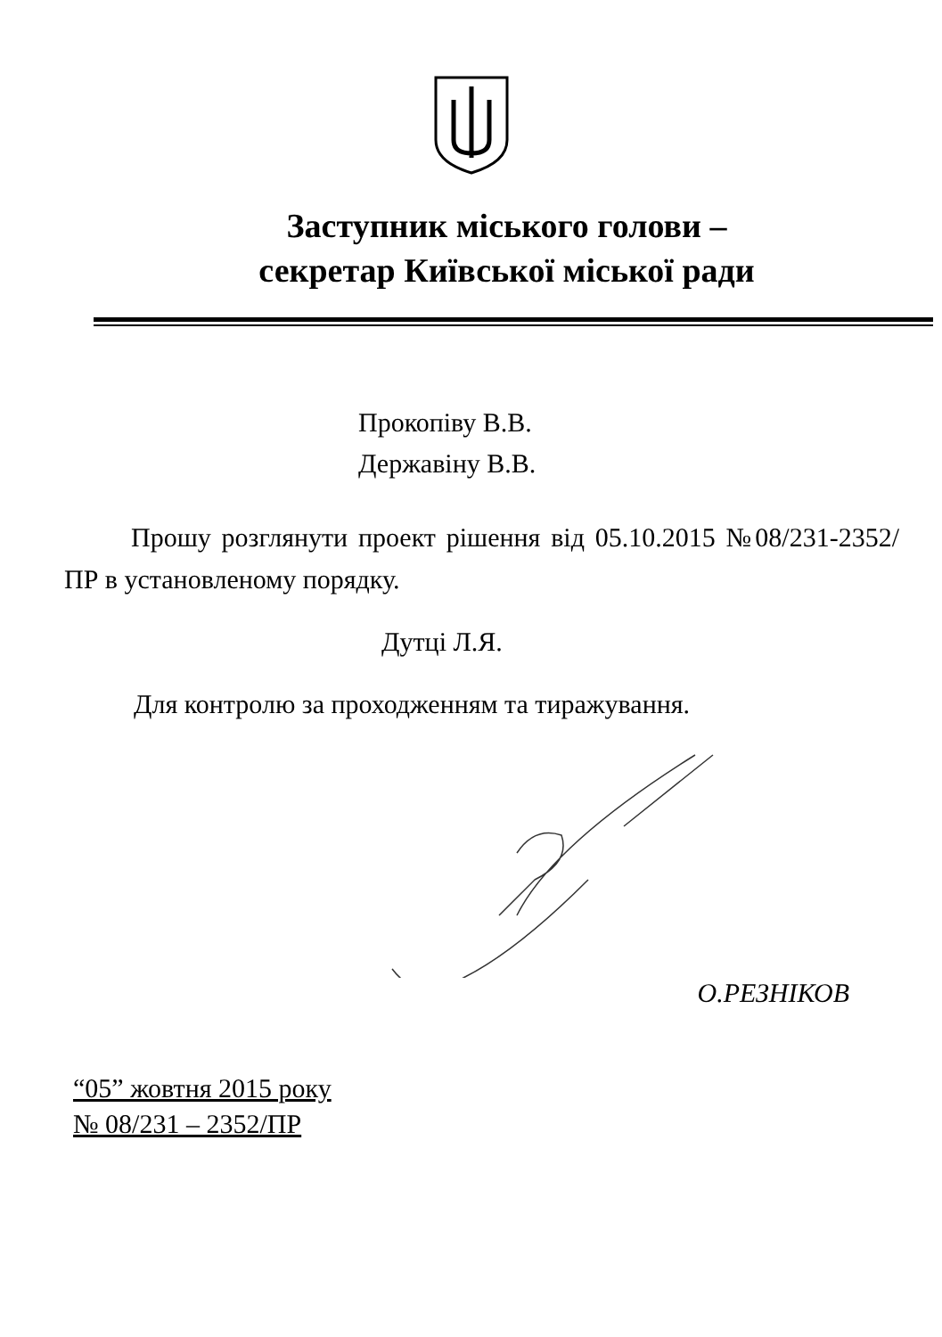Заступник міського голови –
секретар Київської міської ради
Прокопіву В.В.
Державіну В.В.
Прошу розглянути проект рішення від 05.10.2015 №08/231-2352/ПР в установленому порядку.
Дутці Л.Я.
Для контролю за проходженням та тиражування.
О.РЕЗНІКОВ
“05” жовтня 2015 року
№ 08/231 – 2352/ПР